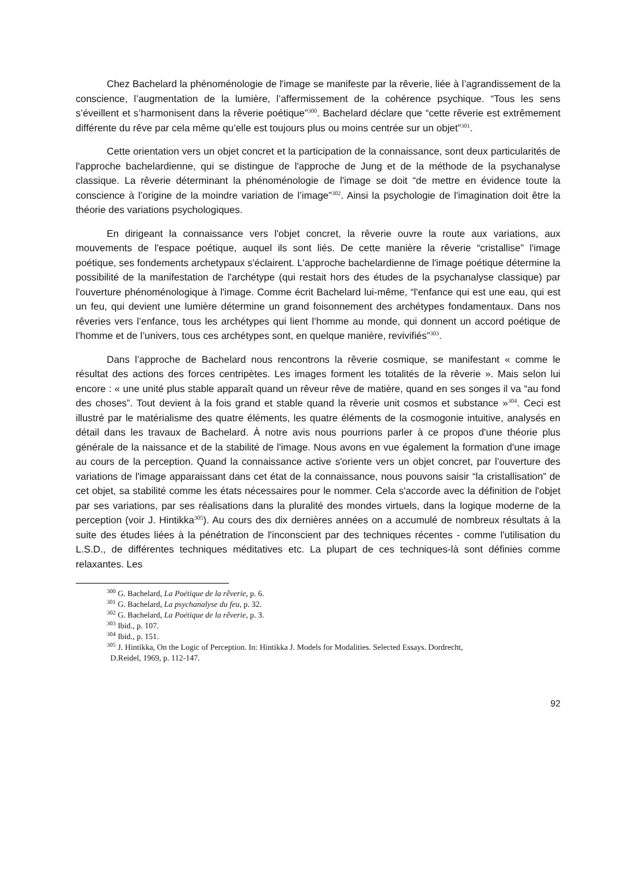Chez Bachelard la phénoménologie de l'image se manifeste par la rêverie, liée à l’agrandissement de la conscience, l’augmentation de la lumière, l’affermissement de la cohérence psychique. “Tous les sens s’éveillent et s’harmonisent dans la rêverie poétique”<sup>300</sup>. Bachelard déclare que “cette rêverie est extrêmement différente du rêve par cela même qu’elle est toujours plus ou moins centrée sur un objet”<sup>301</sup>.
Cette orientation vers un objet concret et la participation de la connaissance, sont deux particularités de l'approche bachelardienne, qui se distingue de l'approche de Jung et de la méthode de la psychanalyse classique. La rêverie déterminant la phénoménologie de l'image se doit “de mettre en évidence toute la conscience à l’origine de la moindre variation de l’image”<sup>302</sup>. Ainsi la psychologie de l'imagination doit être la théorie des variations psychologiques.
En dirigeant la connaissance vers l'objet concret, la rêverie ouvre la route aux variations, aux mouvements de l'espace poétique, auquel ils sont liés. De cette manière la rêverie “cristallise” l'image poétique, ses fondements archetypaux s'éclairent. L'approche bachelardienne de l'image poétique détermine la possibilité de la manifestation de l'archétype (qui restait hors des études de la psychanalyse classique) par l'ouverture phénoménologique à l'image. Comme écrit Bachelard lui-même, “l'enfance qui est une eau, qui est un feu, qui devient une lumière détermine un grand foisonnement des archétypes fondamentaux. Dans nos rêveries vers l’enfance, tous les archétypes qui lient l’homme au monde, qui donnent un accord poétique de l’homme et de l’univers, tous ces archétypes sont, en quelque manière, revivifiés”<sup>303</sup>.
Dans l’approche de Bachelard nous rencontrons la rêverie cosmique, se manifestant « comme le résultat des actions des forces centripètes. Les images forment les totalités de la rêverie ». Mais selon lui encore : « une unité plus stable apparaît quand un rêveur rêve de matière, quand en ses songes il va “au fond des choses”. Tout devient à la fois grand et stable quand la rêverie unit cosmos et substance »<sup>304</sup>. Ceci est illustré par le matérialisme des quatre éléments, les quatre éléments de la cosmogonie intuitive, analysés en détail dans les travaux de Bachelard. À notre avis nous pourrions parler à ce propos d'une théorie plus générale de la naissance et de la stabilité de l'image. Nous avons en vue également la formation d'une image au cours de la perception. Quand la connaissance active s'oriente vers un objet concret, par l’ouverture des variations de l'image apparaissant dans cet état de la connaissance, nous pouvons saisir “la cristallisation” de cet objet, sa stabilité comme les états nécessaires pour le nommer. Cela s'accorde avec la définition de l'objet par ses variations, par ses réalisations dans la pluralité des mondes virtuels, dans la logique moderne de la perception (voir J. Hintikka<sup>305</sup>). Au cours des dix dernières années on a accumulé de nombreux résultats à la suite des études liées à la pénétration de l'inconscient par des techniques récentes - comme l'utilisation du L.S.D., de différentes techniques méditatives etc. La plupart de ces techniques-là sont définies comme relaxantes. Les
<sup>300</sup> G. Bachelard, La Poétique de la rêverie, p. 6.
<sup>301</sup> G. Bachelard, La psychanalyse du feu, p. 32.
<sup>302</sup> G. Bachelard, La Poétique de la rêverie, p. 3.
<sup>303</sup> Ibid., p. 107.
<sup>304</sup> Ibid., p. 151.
<sup>305</sup> J. Hintikka, On the Logic of Perception. In: Hintikka J. Models for Modalities. Selected Essays. Dordrecht,
D.Reidel, 1969, p. 112-147.
92